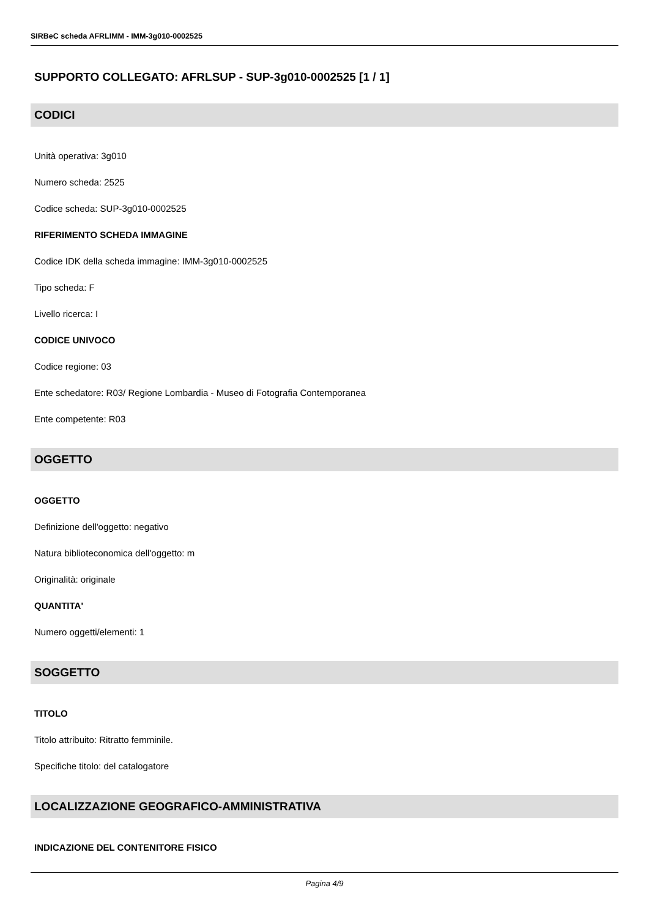SIRBeC scheda AFRLIMM - IMM-3g010-0002525
SUPPORTO COLLEGATO: AFRLSUP - SUP-3g010-0002525 [1 / 1]
CODICI
Unità operativa: 3g010
Numero scheda: 2525
Codice scheda: SUP-3g010-0002525
RIFERIMENTO SCHEDA IMMAGINE
Codice IDK della scheda immagine: IMM-3g010-0002525
Tipo scheda: F
Livello ricerca: I
CODICE UNIVOCO
Codice regione: 03
Ente schedatore: R03/ Regione Lombardia - Museo di Fotografia Contemporanea
Ente competente: R03
OGGETTO
OGGETTO
Definizione dell'oggetto: negativo
Natura biblioteconomica dell'oggetto: m
Originalità: originale
QUANTITA'
Numero oggetti/elementi: 1
SOGGETTO
TITOLO
Titolo attribuito: Ritratto femminile.
Specifiche titolo: del catalogatore
LOCALIZZAZIONE GEOGRAFICO-AMMINISTRATIVA
INDICAZIONE DEL CONTENITORE FISICO
Pagina 4/9